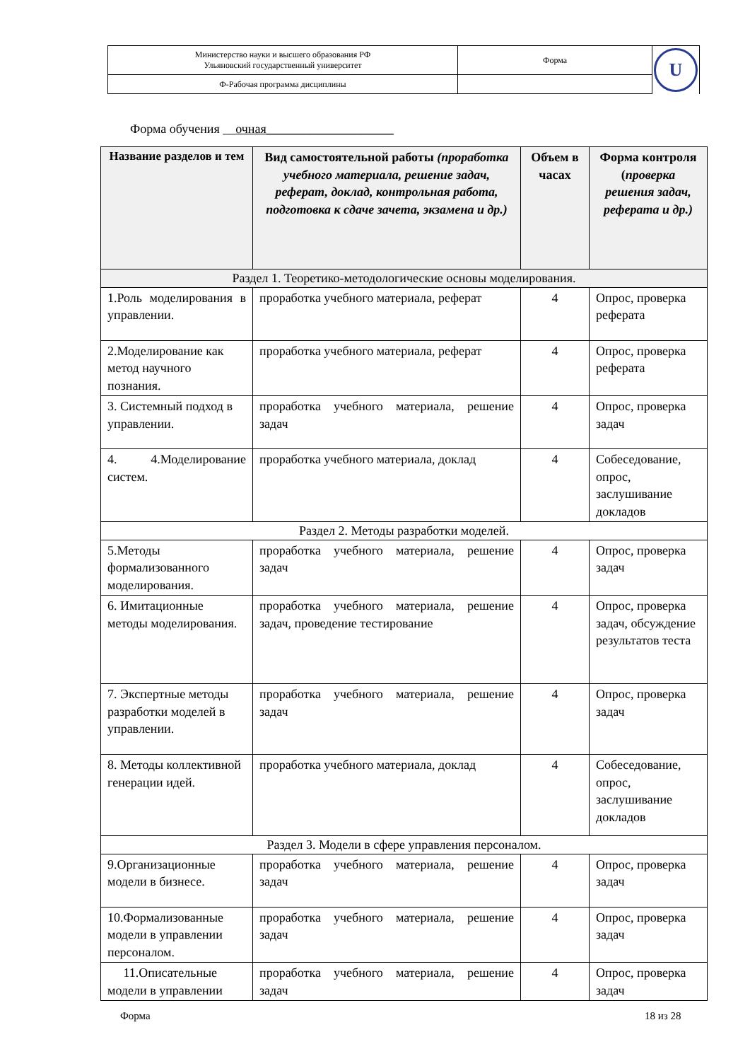| Министерство науки и высшего образования РФ Ульяновский государственный университет | Форма | U |
| Ф-Рабочая программа дисциплины | | |
Форма обучения __очная____________________
| Название разделов и тем | Вид самостоятельной работы (проработка учебного материала, решение задач, реферат, доклад, контрольная работа, подготовка к сдаче зачета, экзамена и др.) | Объем в часах | Форма контроля ( проверка решения задач, реферата и др.) |
| --- | --- | --- | --- |
| Раздел 1. Теоретико-методологические основы моделирования. | | | |
| 1.Роль моделирования в управлении. | проработка учебного материала, реферат | 4 | Опрос, проверка реферата |
| 2.Моделирование как метод научного познания. | проработка учебного материала, реферат | 4 | Опрос, проверка реферата |
| 3. Системный подход в управлении. | проработка учебного материала, решение задач | 4 | Опрос, проверка задач |
| 4. 4.Моделирование систем. | проработка учебного материала, доклад | 4 | Собеседование, опрос, заслушивание докладов |
| Раздел 2. Методы разработки моделей. | | | |
| 5.Методы формализованного моделирования. | проработка учебного материала, решение задач | 4 | Опрос, проверка задач |
| 6. Имитационные методы моделирования. | проработка учебного материала, решение задач, проведение тестирование | 4 | Опрос, проверка задач, обсуждение результатов теста |
| 7. Экспертные методы разработки моделей в управлении. | проработка учебного материала, решение задач | 4 | Опрос, проверка задач |
| 8. Методы коллективной генерации идей. | проработка учебного материала, доклад | 4 | Собеседование, опрос, заслушивание докладов |
| Раздел 3. Модели в сфере управления персоналом. | | | |
| 9.Организационные модели в бизнесе. | проработка учебного материала, решение задач | 4 | Опрос, проверка задач |
| 10.Формализованные модели в управлении персоналом. | проработка учебного материала, решение задач | 4 | Опрос, проверка задач |
| 11.Описательные модели в управлении | проработка учебного материала, решение задач | 4 | Опрос, проверка задач |
Форма 18 из 28